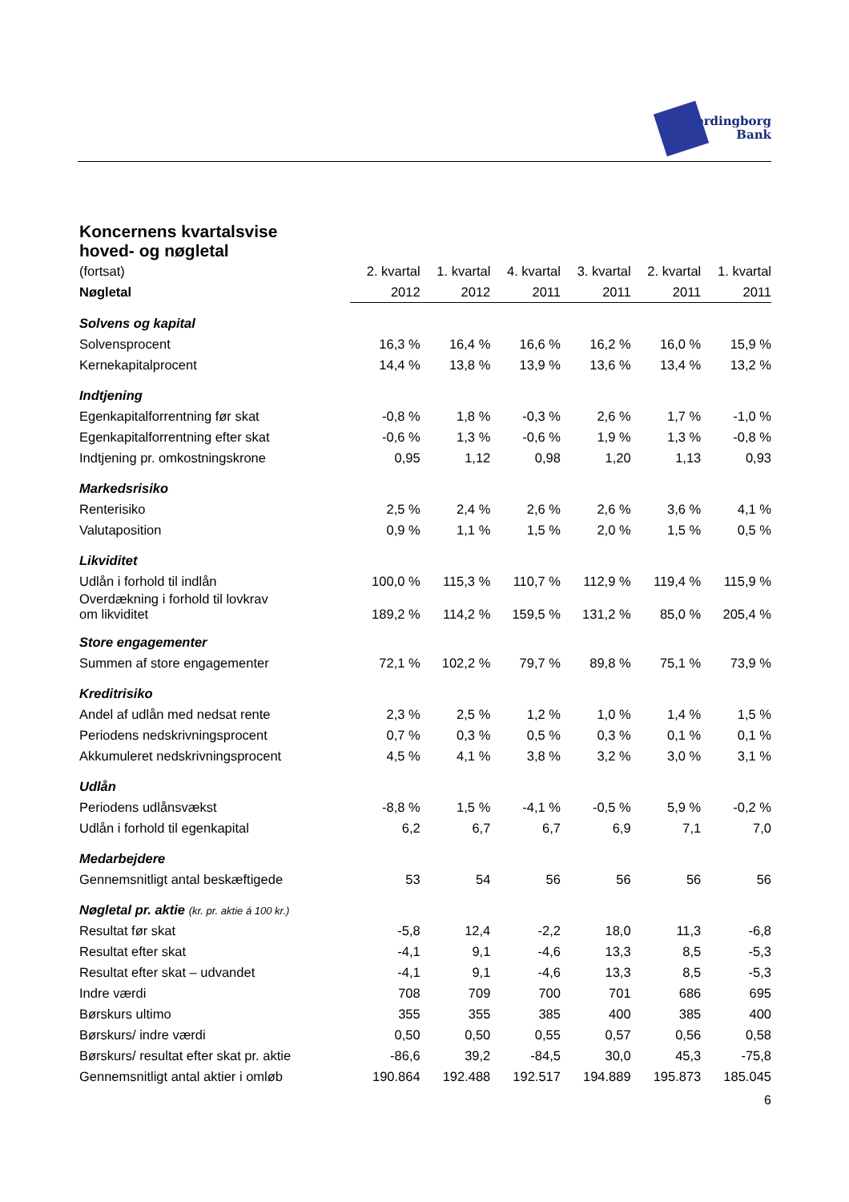Vordingborg
Bank
Koncernens kvartalsvise
hoved- og nøgletal
| (fortsat) | 2. kvartal | 1. kvartal | 4. kvartal | 3. kvartal | 2. kvartal | 1. kvartal |
| --- | --- | --- | --- | --- | --- | --- |
| Nøgletal | 2012 | 2012 | 2011 | 2011 | 2011 | 2011 |
| Solvens og kapital | | | | | | |
| Solvensprocent | 16,3 % | 16,4 % | 16,6 % | 16,2 % | 16,0 % | 15,9 % |
| Kernekapitalprocent | 14,4 % | 13,8 % | 13,9 % | 13,6 % | 13,4 % | 13,2 % |
| Indtjening | | | | | | |
| Egenkapitalforrentning før skat | -0,8 % | 1,8 % | -0,3 % | 2,6 % | 1,7 % | -1,0 % |
| Egenkapitalforrentning efter skat | -0,6 % | 1,3 % | -0,6 % | 1,9 % | 1,3 % | -0,8 % |
| Indtjening pr. omkostningskrone | 0,95 | 1,12 | 0,98 | 1,20 | 1,13 | 0,93 |
| Markedsrisiko | | | | | | |
| Renterisiko | 2,5 % | 2,4 % | 2,6 % | 2,6 % | 3,6 % | 4,1 % |
| Valutaposition | 0,9 % | 1,1 % | 1,5 % | 2,0 % | 1,5 % | 0,5 % |
| Likviditet | | | | | | |
| Udlån i forhold til indlån | 100,0 % | 115,3 % | 110,7 % | 112,9 % | 119,4 % | 115,9 % |
| Overdækning i forhold til lovkrav om likviditet | 189,2 % | 114,2 % | 159,5 % | 131,2 % | 85,0 % | 205,4 % |
| Store engagementer | | | | | | |
| Summen af store engagementer | 72,1 % | 102,2 % | 79,7 % | 89,8 % | 75,1 % | 73,9 % |
| Kreditrisiko | | | | | | |
| Andel af udlån med nedsat rente | 2,3 % | 2,5 % | 1,2 % | 1,0 % | 1,4 % | 1,5 % |
| Periodens nedskrivningsprocent | 0,7 % | 0,3 % | 0,5 % | 0,3 % | 0,1 % | 0,1 % |
| Akkumuleret nedskrivningsprocent | 4,5 % | 4,1 % | 3,8 % | 3,2 % | 3,0 % | 3,1 % |
| Udlån | | | | | | |
| Periodens udlånsvækst | -8,8 % | 1,5 % | -4,1 % | -0,5 % | 5,9 % | -0,2 % |
| Udlån i forhold til egenkapital | 6,2 | 6,7 | 6,7 | 6,9 | 7,1 | 7,0 |
| Medarbejdere | | | | | | |
| Gennemsnitligt antal beskæftigede | 53 | 54 | 56 | 56 | 56 | 56 |
| Nøgletal pr. aktie (kr. pr. aktie á 100 kr.) | | | | | | |
| Resultat før skat | -5,8 | 12,4 | -2,2 | 18,0 | 11,3 | -6,8 |
| Resultat efter skat | -4,1 | 9,1 | -4,6 | 13,3 | 8,5 | -5,3 |
| Resultat efter skat – udvandet | -4,1 | 9,1 | -4,6 | 13,3 | 8,5 | -5,3 |
| Indre værdi | 708 | 709 | 700 | 701 | 686 | 695 |
| Børskurs ultimo | 355 | 355 | 385 | 400 | 385 | 400 |
| Børskurs/ indre værdi | 0,50 | 0,50 | 0,55 | 0,57 | 0,56 | 0,58 |
| Børskurs/ resultat efter skat pr. aktie | -86,6 | 39,2 | -84,5 | 30,0 | 45,3 | -75,8 |
| Gennemsnitligt antal aktier i omløb | 190.864 | 192.488 | 192.517 | 194.889 | 195.873 | 185.045 |
6